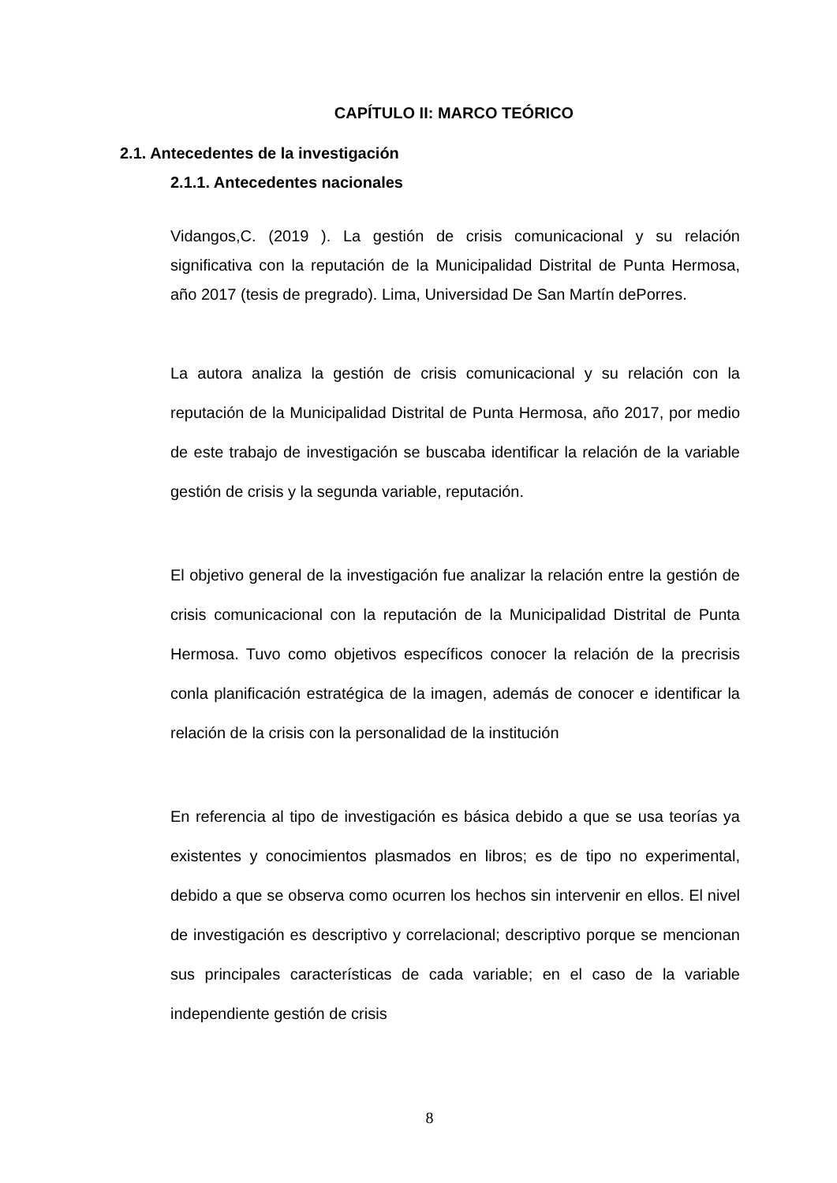CAPÍTULO II: MARCO TEÓRICO
2.1. Antecedentes de la investigación
2.1.1. Antecedentes nacionales
Vidangos,C. (2019 ). La gestión de crisis comunicacional y su relación significativa con la reputación de la Municipalidad Distrital de Punta Hermosa, año 2017 (tesis de pregrado). Lima, Universidad De San Martín dePorres.
La autora analiza la gestión de crisis comunicacional y su relación con la reputación de la Municipalidad Distrital de Punta Hermosa, año 2017, por medio de este trabajo de investigación se buscaba identificar la relación de la variable gestión de crisis y la segunda variable, reputación.
El objetivo general de la investigación fue analizar la relación entre la gestión de crisis comunicacional con la reputación de la Municipalidad Distrital de Punta Hermosa. Tuvo como objetivos específicos conocer la relación de la precrisis conla planificación estratégica de la imagen, además de conocer e identificar la relación de la crisis con la personalidad de la institución
En referencia al tipo de investigación es básica debido a que se usa teorías ya existentes y conocimientos plasmados en libros; es de tipo no experimental, debido a que se observa como ocurren los hechos sin intervenir en ellos. El nivel de investigación es descriptivo y correlacional; descriptivo porque se mencionan sus principales características de cada variable; en el caso de la variable independiente gestión de crisis
8